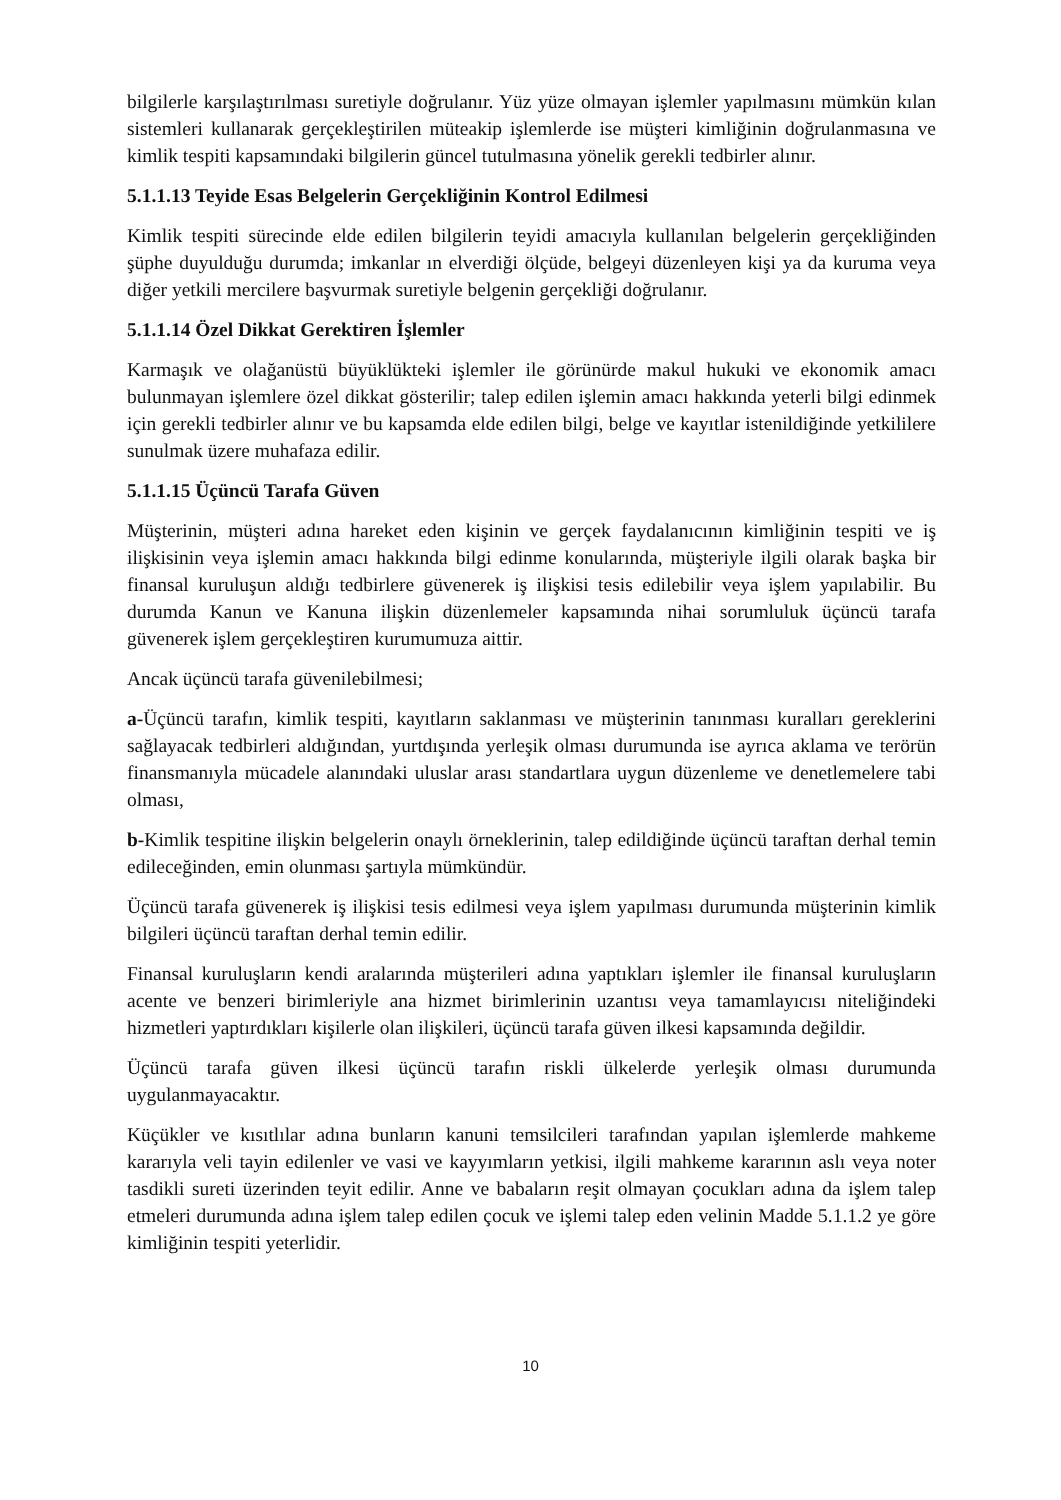bilgilerle karşılaştırılması suretiyle doğrulanır. Yüz yüze olmayan işlemler yapılmasını mümkün kılan sistemleri kullanarak gerçekleştirilen müteakip işlemlerde ise müşteri kimliğinin doğrulanmasına ve kimlik tespiti kapsamındaki bilgilerin güncel tutulmasına yönelik gerekli tedbirler alınır.
5.1.1.13 Teyide Esas Belgelerin Gerçekliğinin Kontrol Edilmesi
Kimlik tespiti sürecinde elde edilen bilgilerin teyidi amacıyla kullanılan belgelerin gerçekliğinden şüphe duyulduğu durumda; imkanlar ın elverdiği ölçüde, belgeyi düzenleyen kişi ya da kuruma veya diğer yetkili mercilere başvurmak suretiyle belgenin gerçekliği doğrulanır.
5.1.1.14 Özel Dikkat Gerektiren İşlemler
Karmaşık ve olağanüstü büyüklükteki işlemler ile görünürde makul hukuki ve ekonomik amacı bulunmayan işlemlere özel dikkat gösterilir; talep edilen işlemin amacı hakkında yeterli bilgi edinmek için gerekli tedbirler alınır ve bu kapsamda elde edilen bilgi, belge ve kayıtlar istenildiğinde yetkililere sunulmak üzere muhafaza edilir.
5.1.1.15 Üçüncü Tarafa Güven
Müşterinin, müşteri adına hareket eden kişinin ve gerçek faydalanıcının kimliğinin tespiti ve iş ilişkisinin veya işlemin amacı hakkında bilgi edinme konularında, müşteriyle ilgili olarak başka bir finansal kuruluşun aldığı tedbirlere güvenerek iş ilişkisi tesis edilebilir veya işlem yapılabilir. Bu durumda Kanun ve Kanuna ilişkin düzenlemeler kapsamında nihai sorumluluk üçüncü tarafa güvenerek işlem gerçekleştiren kurumumuza aittir.
Ancak üçüncü tarafa güvenilebilmesi;
a-Üçüncü tarafın, kimlik tespiti, kayıtların saklanması ve müşterinin tanınması kuralları gereklerini sağlayacak tedbirleri aldığından, yurtdışında yerleşik olması durumunda ise ayrıca aklama ve terörün finansmanıyla mücadele alanındaki uluslar arası standartlara uygun düzenleme ve denetlemelere tabi olması,
b-Kimlik tespitine ilişkin belgelerin onaylı örneklerinin, talep edildiğinde üçüncü taraftan derhal temin edileceğinden, emin olunması şartıyla mümkündür.
Üçüncü tarafa güvenerek iş ilişkisi tesis edilmesi veya işlem yapılması durumunda müşterinin kimlik bilgileri üçüncü taraftan derhal temin edilir.
Finansal kuruluşların kendi aralarında müşterileri adına yaptıkları işlemler ile finansal kuruluşların acente ve benzeri birimleriyle ana hizmet birimlerinin uzantısı veya tamamlayıcısı niteliğindeki hizmetleri yaptırdıkları kişilerle olan ilişkileri, üçüncü tarafa güven ilkesi kapsamında değildir.
Üçüncü tarafa güven ilkesi üçüncü tarafın riskli ülkelerde yerleşik olması durumunda uygulanmayacaktır.
Küçükler ve kısıtlılar adına bunların kanuni temsilcileri tarafından yapılan işlemlerde mahkeme kararıyla veli tayin edilenler ve vasi ve kayyımların yetkisi, ilgili mahkeme kararının aslı veya noter tasdikli sureti üzerinden teyit edilir. Anne ve babaların reşit olmayan çocukları adına da işlem talep etmeleri durumunda adına işlem talep edilen çocuk ve işlemi talep eden velinin Madde 5.1.1.2 ye göre kimliğinin tespiti yeterlidir.
10